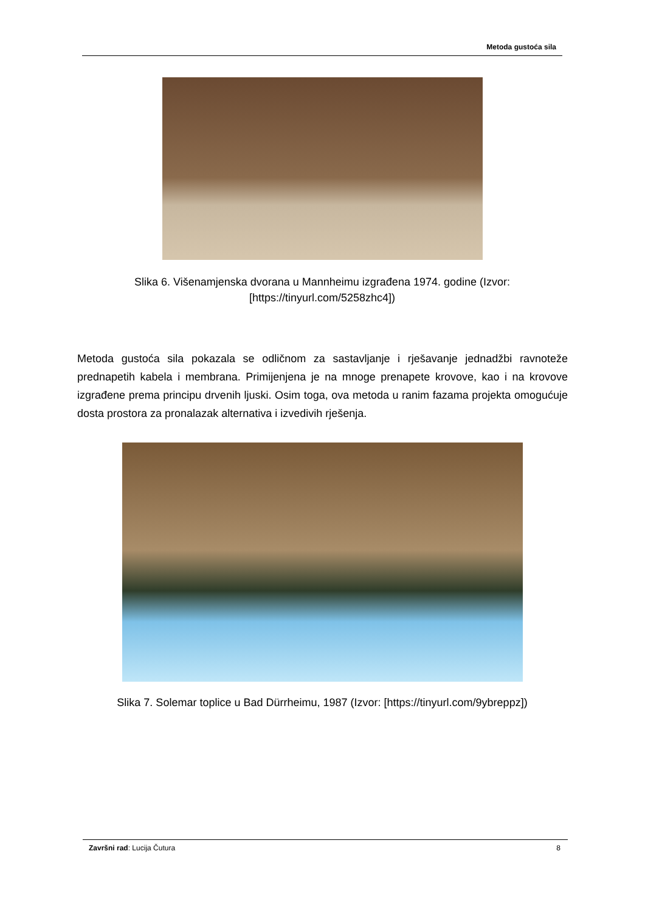Metoda gustoća sila
Slika 6. Višenamjenska dvorana u Mannheimu izgrađena 1974. godine (Izvor: [https://tinyurl.com/5258zhc4])
Metoda gustoća sila pokazala se odličnom za sastavljanje i rješavanje jednadžbi ravnoteže prednapetih kabela i membrana. Primijenjena je na mnoge prenapete krovove, kao i na krovove izgrađene prema principu drvenih ljuski. Osim toga, ova metoda u ranim fazama projekta omogućuje dosta prostora za pronalazak alternativa i izvedivih rješenja.
Slika 7. Solemar toplice u Bad Dürrheimu, 1987 (Izvor: [https://tinyurl.com/9ybreppz])
Završni rad: Lucija Čutura 8